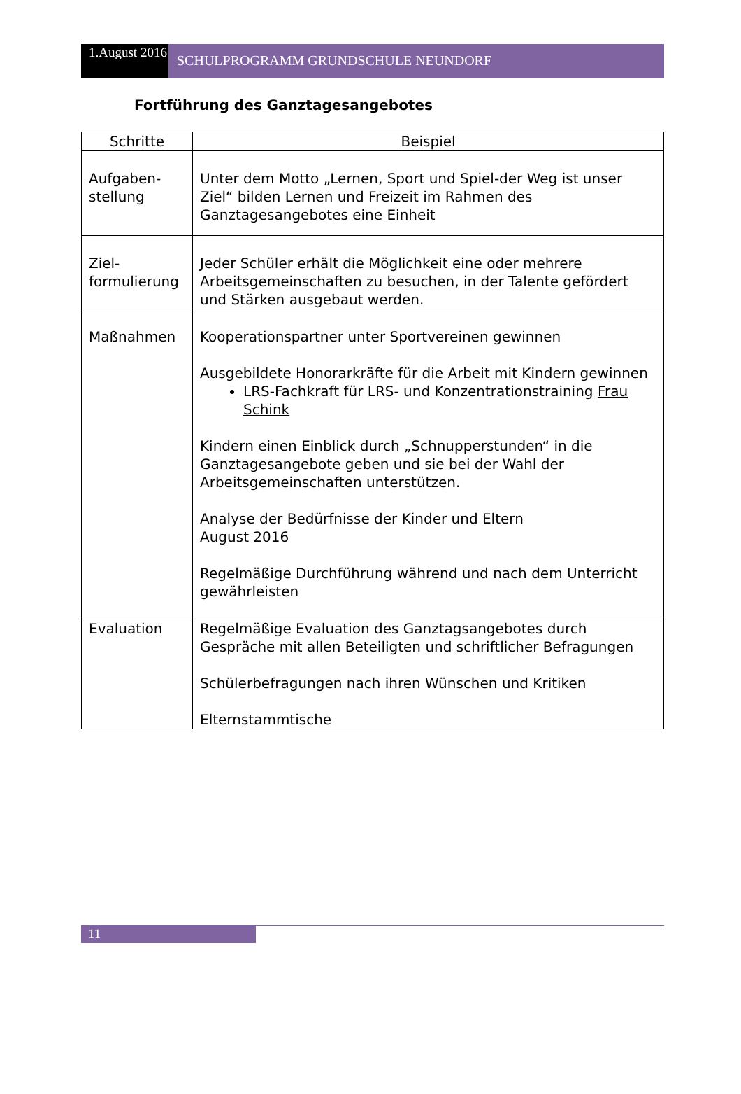1.August 2016
SCHULPROGRAMM GRUNDSCHULE NEUNDORF
Fortführung des Ganztagesangebotes
| Schritte | Beispiel |
| --- | --- |
| Aufgaben- stellung | Unter dem Motto „Lernen, Sport und Spiel-der Weg ist unser Ziel“ bilden Lernen und Freizeit im Rahmen des Ganztagesangebotes eine Einheit |
| Ziel- formulierung | Jeder Schüler erhält die Möglichkeit eine oder mehrere Arbeitsgemeinschaften zu besuchen, in der Talente gefördert und Stärken ausgebaut werden. |
| Maßnahmen | Kooperationspartner unter Sportvereinen gewinnen Ausgebildete Honorarkräfte für die Arbeit mit Kindern gewinnen LRS-Fachkraft für LRS- und Konzentrationstraining Frau Schink Kindern einen Einblick durch „Schnupperstunden“ in die Ganztagesangebote geben und sie bei der Wahl der Arbeitsgemeinschaften unterstützen. Analyse der Bedürfnisse der Kinder und Eltern August 2016 Regelmäßige Durchführung während und nach dem Unterricht gewährleisten |
| Evaluation | Regelmäßige Evaluation des Ganztagsangebotes durch Gespräche mit allen Beteiligten und schriftlicher Befragungen Schülerbefragungen nach ihren Wünschen und Kritiken Elternstammtische |
11